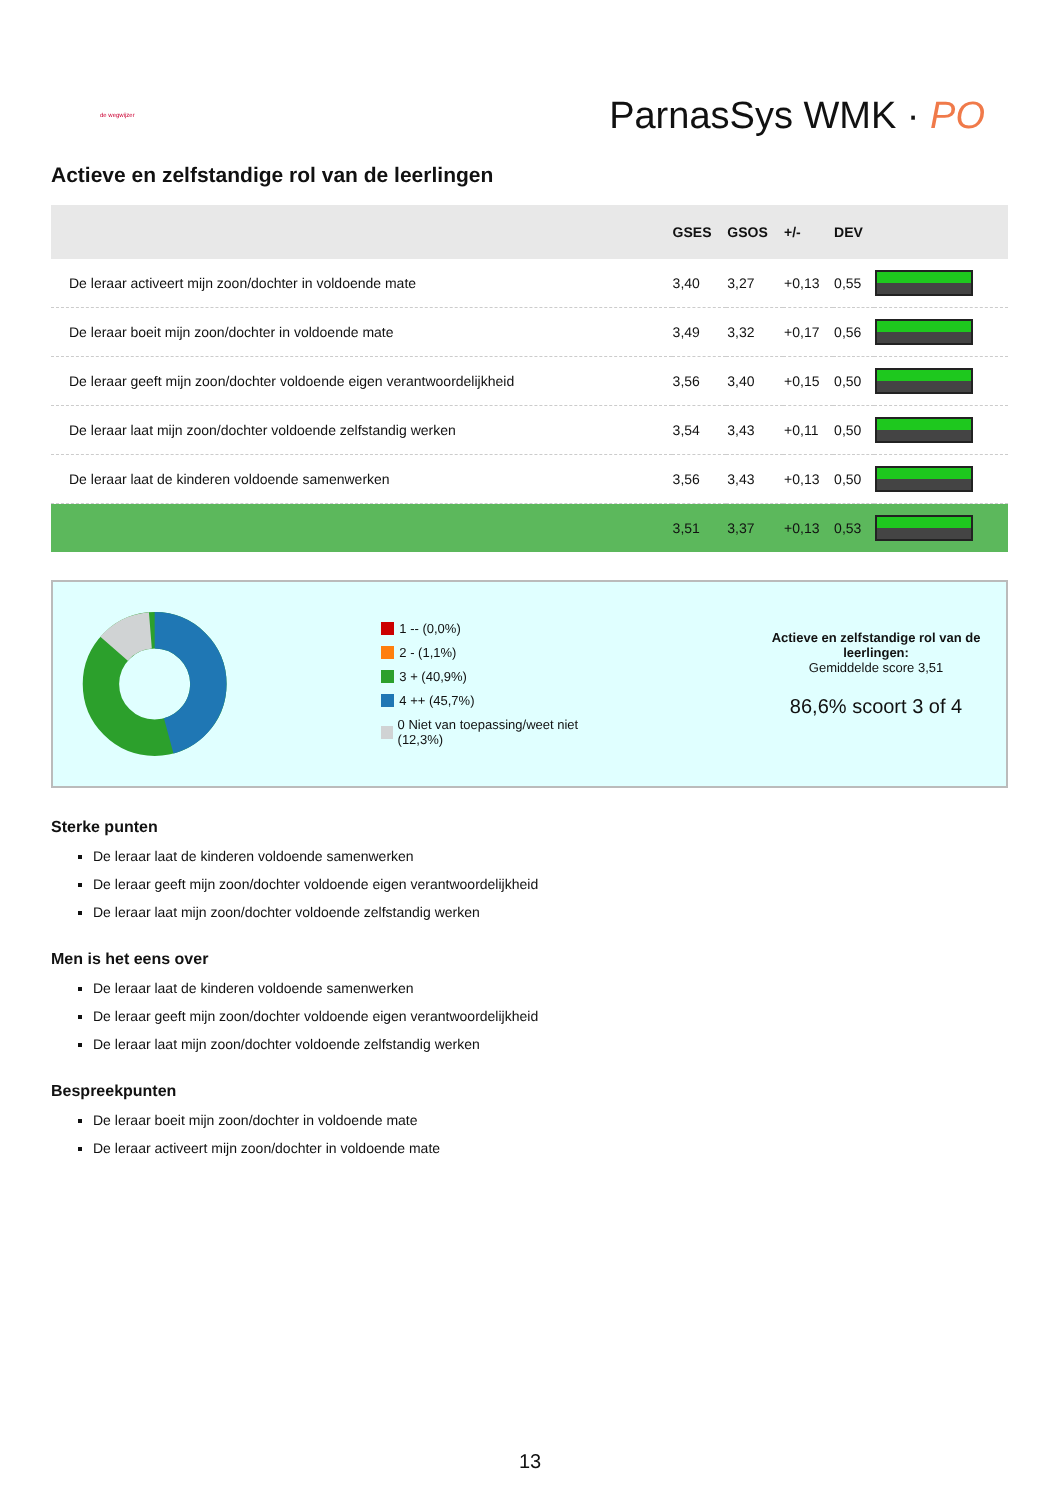de wegwijzer
ParnasSys WMK · PO
Actieve en zelfstandige rol van de leerlingen
| | GSES | GSOS | +/- | DEV | |
| --- | --- | --- | --- | --- | --- |
| De leraar activeert mijn zoon/dochter in voldoende mate | 3,40 | 3,27 | +0,13 | 0,55 | |
| De leraar boeit mijn zoon/dochter in voldoende mate | 3,49 | 3,32 | +0,17 | 0,56 | |
| De leraar geeft mijn zoon/dochter voldoende eigen verantwoordelijkheid | 3,56 | 3,40 | +0,15 | 0,50 | |
| De leraar laat mijn zoon/dochter voldoende zelfstandig werken | 3,54 | 3,43 | +0,11 | 0,50 | |
| De leraar laat de kinderen voldoende samenwerken | 3,56 | 3,43 | +0,13 | 0,50 | |
| | 3,51 | 3,37 | +0,13 | 0,53 | |
1 -- (0,0%)
2 - (1,1%)
3 + (40,9%)
4 ++ (45,7%)
0 Niet van toepassing/weet niet (12,3%)
Actieve en zelfstandige rol van de leerlingen:
Gemiddelde score 3,51
86,6% scoort 3 of 4
Sterke punten
De leraar laat de kinderen voldoende samenwerken
De leraar geeft mijn zoon/dochter voldoende eigen verantwoordelijkheid
De leraar laat mijn zoon/dochter voldoende zelfstandig werken
Men is het eens over
De leraar laat de kinderen voldoende samenwerken
De leraar geeft mijn zoon/dochter voldoende eigen verantwoordelijkheid
De leraar laat mijn zoon/dochter voldoende zelfstandig werken
Bespreekpunten
De leraar boeit mijn zoon/dochter in voldoende mate
De leraar activeert mijn zoon/dochter in voldoende mate
13